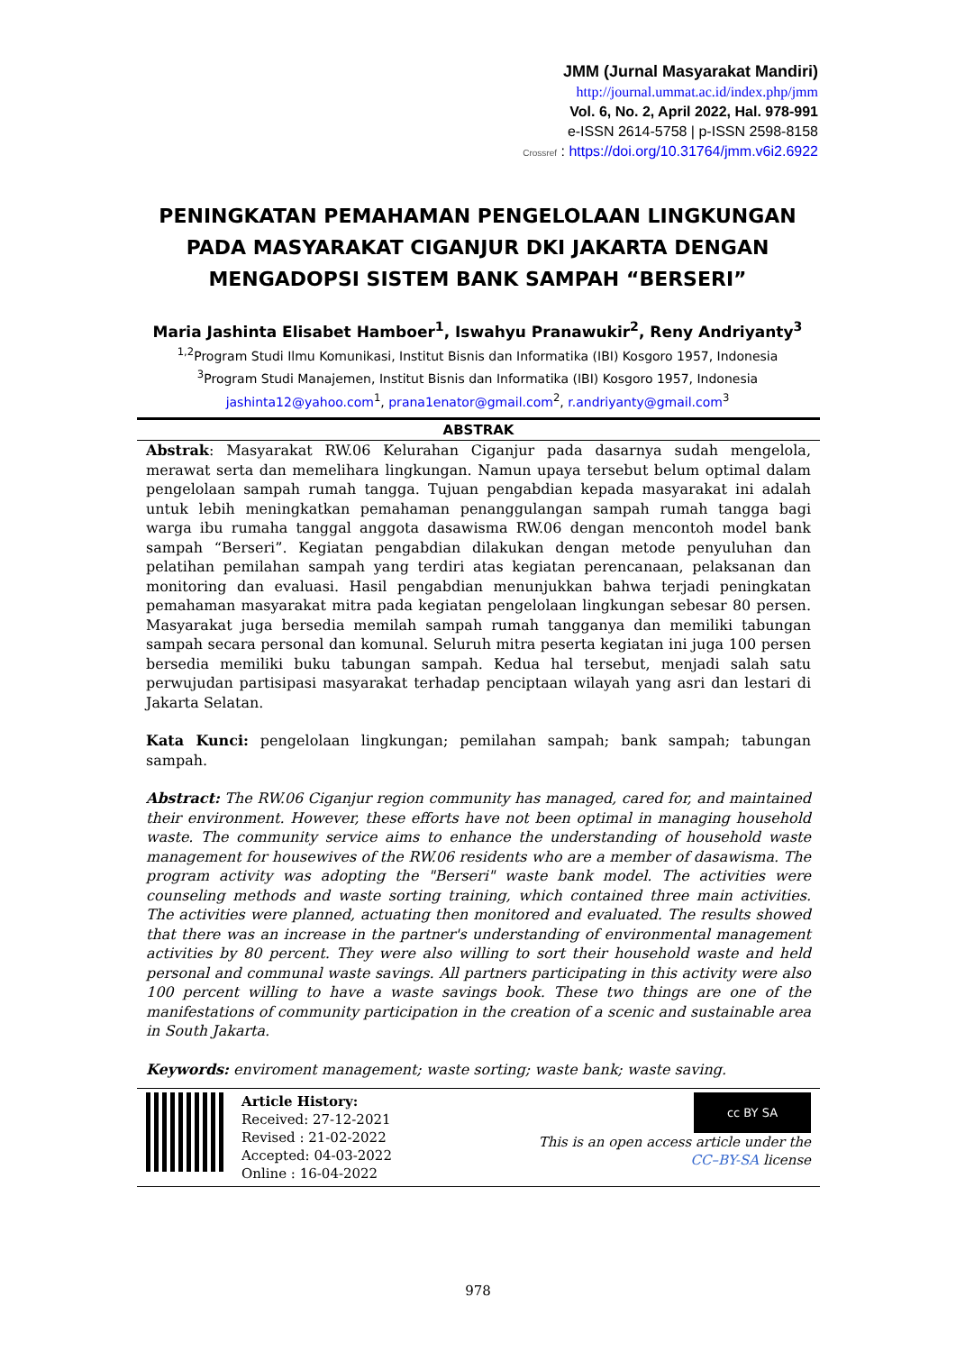JMM (Jurnal Masyarakat Mandiri)
http://journal.ummat.ac.id/index.php/jmm
Vol. 6, No. 2, April 2022, Hal. 978-991
e-ISSN 2614-5758 | p-ISSN 2598-8158
Crossref : https://doi.org/10.31764/jmm.v6i2.6922
PENINGKATAN PEMAHAMAN PENGELOLAAN LINGKUNGAN PADA MASYARAKAT CIGANJUR DKI JAKARTA DENGAN MENGADOPSI SISTEM BANK SAMPAH “BERSERI”
Maria Jashinta Elisabet Hamboer<sup>1</sup>, Iswahyu Pranawukir<sup>2</sup>, Reny Andriyanty<sup>3</sup>
<sup>1,2</sup>Program Studi Ilmu Komunikasi, Institut Bisnis dan Informatika (IBI) Kosgoro 1957, Indonesia
<sup>3</sup> Program Studi Manajemen, Institut Bisnis dan Informatika (IBI) Kosgoro 1957, Indonesia
jashinta12@yahoo.com<sup>1</sup>, prana1enator@gmail.com<sup>2</sup>, r.andriyanty@gmail.com<sup>3</sup>
ABSTRAK
Abstrak: Masyarakat RW.06 Kelurahan Ciganjur pada dasarnya sudah mengelola, merawat serta dan memelihara lingkungan. Namun upaya tersebut belum optimal dalam pengelolaan sampah rumah tangga. Tujuan pengabdian kepada masyarakat ini adalah untuk lebih meningkatkan pemahaman penanggulangan sampah rumah tangga bagi warga ibu rumaha tanggal anggota dasawisma RW.06 dengan mencontoh model bank sampah “Berseri”. Kegiatan pengabdian dilakukan dengan metode penyuluhan dan pelatihan pemilahan sampah yang terdiri atas kegiatan perencanaan, pelaksanan dan monitoring dan evaluasi. Hasil pengabdian menunjukkan bahwa terjadi peningkatan pemahaman masyarakat mitra pada kegiatan pengelolaan lingkungan sebesar 80 persen. Masyarakat juga bersedia memilah sampah rumah tangganya dan memiliki tabungan sampah secara personal dan komunal. Seluruh mitra peserta kegiatan ini juga 100 persen bersedia memiliki buku tabungan sampah. Kedua hal tersebut, menjadi salah satu perwujudan partisipasi masyarakat terhadap penciptaan wilayah yang asri dan lestari di Jakarta Selatan.
Kata Kunci: pengelolaan lingkungan; pemilahan sampah; bank sampah; tabungan sampah.
Abstract: The RW.06 Ciganjur region community has managed, cared for, and maintained their environment. However, these efforts have not been optimal in managing household waste. The community service aims to enhance the understanding of household waste management for housewives of the RW.06 residents who are a member of dasawisma. The program activity was adopting the "Berseri" waste bank model. The activities were counseling methods and waste sorting training, which contained three main activities. The activities were planned, actuating then monitored and evaluated. The results showed that there was an increase in the partner's understanding of environmental management activities by 80 percent. They were also willing to sort their household waste and held personal and communal waste savings. All partners participating in this activity were also 100 percent willing to have a waste savings book. These two things are one of the manifestations of community participation in the creation of a scenic and sustainable area in South Jakarta.
Keywords: enviroment management; waste sorting; waste bank; waste saving.
Article History:
Received: 27-12-2021
Revised : 21-02-2022
Accepted: 04-03-2022
Online : 16-04-2022
cc BY SA
This is an open access article under the
CC–BY-SA license
978